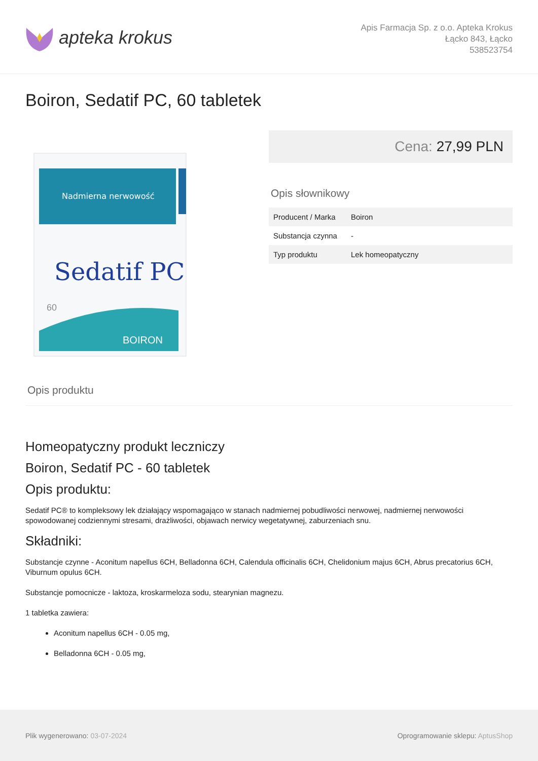apteka krokus
Apis Farmacja Sp. z o.o. Apteka Krokus
Łącko 843, Łącko
538523754
Boiron, Sedatif PC, 60 tabletek
Nadmierna nerwowość
Sedatif PC
60
BOIRON
Cena: 27,99 PLN
Opis słownikowy
| Producent / Marka | Boiron |
| Substancja czynna | - |
| Typ produktu | Lek homeopatyczny |
Opis produktu
Homeopatyczny produkt leczniczy
Boiron, Sedatif PC - 60 tabletek
Opis produktu:
Sedatif PC® to kompleksowy lek działający wspomagająco w stanach nadmiernej pobudliwości nerwowej, nadmiernej nerwowości spowodowanej codziennymi stresami, drażliwości, objawach nerwicy wegetatywnej, zaburzeniach snu.
Składniki:
Substancje czynne - Aconitum napellus 6CH, Belladonna 6CH, Calendula officinalis 6CH, Chelidonium majus 6CH, Abrus precatorius 6CH, Viburnum opulus 6CH.
Substancje pomocnicze - laktoza, kroskarmeloza sodu, stearynian magnezu.
1 tabletka zawiera:
Aconitum napellus 6CH - 0.05 mg,
Belladonna 6CH - 0.05 mg,
Plik wygenerowano: 03-07-2024
Oprogramowanie sklepu: AptusShop